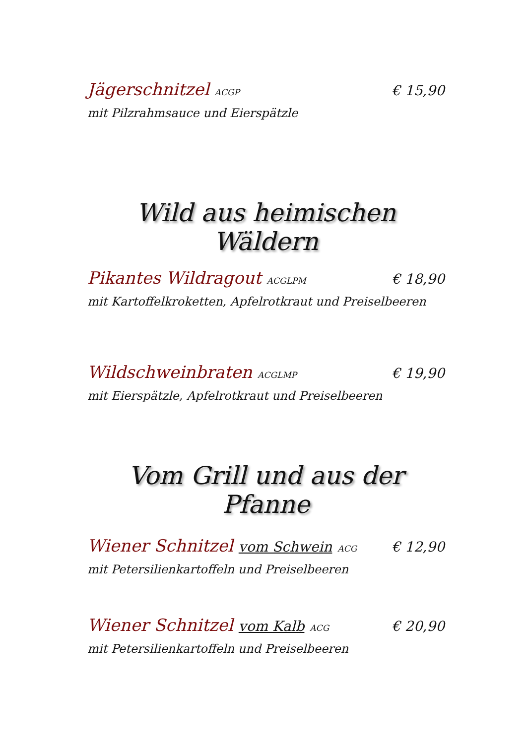Jägerschnitzel ACGP € 15,90
mit Pilzrahmsauce und Eierspätzle
Wild aus heimischen Wäldern
Pikantes Wildragout ACGLPM € 18,90
mit Kartoffelkroketten, Apfelrotkraut und Preiselbeeren
Wildschweinbraten ACGLMP € 19,90
mit Eierspätzle, Apfelrotkraut und Preiselbeeren
Vom Grill und aus der Pfanne
Wiener Schnitzel vom Schwein ACG € 12,90
mit Petersilienkartoffeln und Preiselbeeren
Wiener Schnitzel vom Kalb ACG € 20,90
mit Petersilienkartoffeln und Preiselbeeren